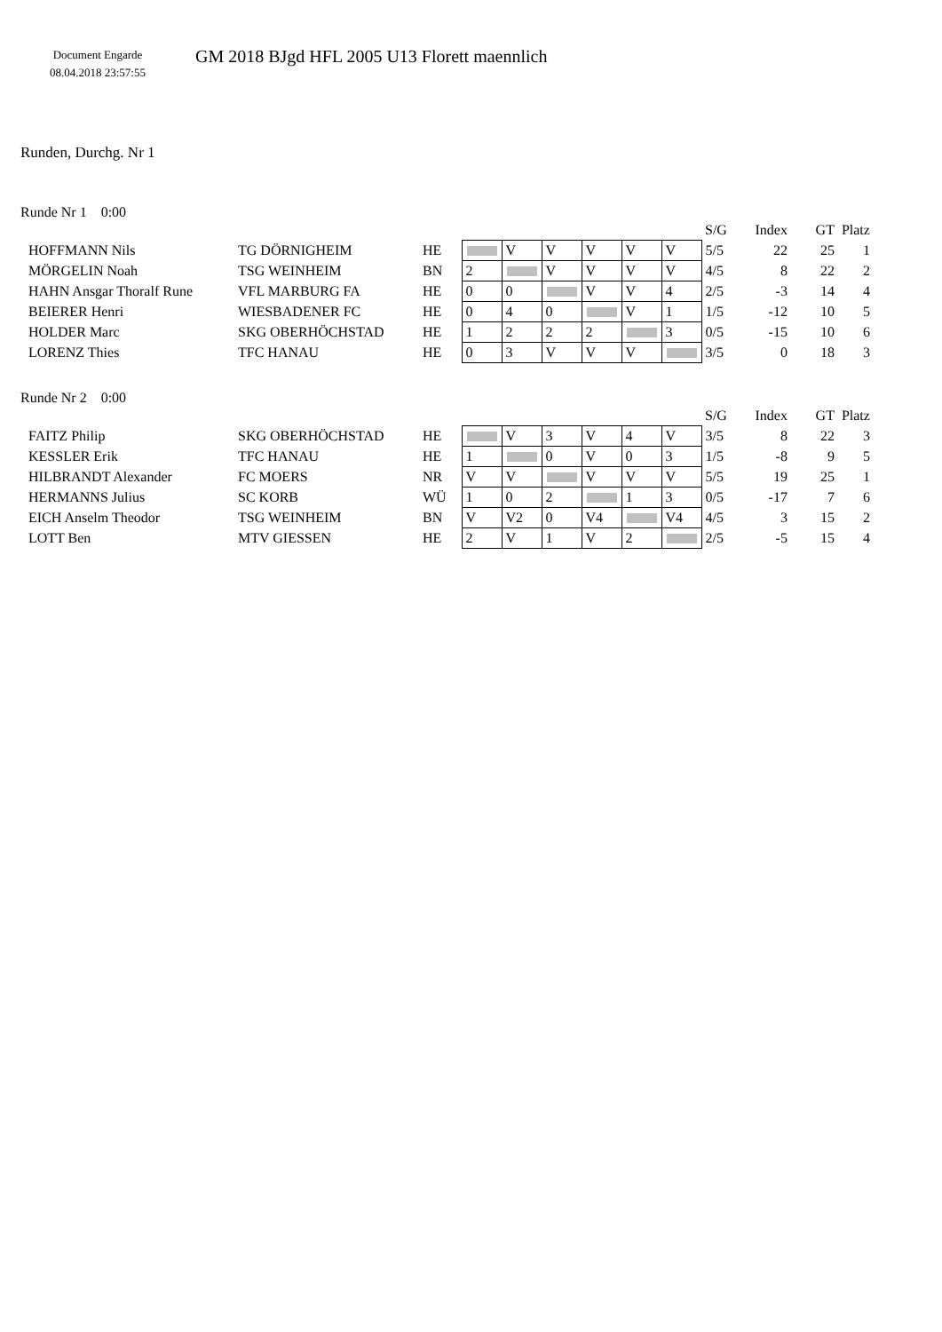Document Engarde
08.04.2018 23:57:55
GM 2018 BJgd HFL 2005 U13 Florett maennlich
Runden, Durchg. Nr 1
Runde Nr 1 0:00
| | | | | | | | | | S/G | Index | GT | Platz |
| HOFFMANN Nils | TG DÖRNIGHEIM | HE | | V | V | V | V | V | 5/5 | 22 | 25 | 1 |
| MÖRGELIN Noah | TSG WEINHEIM | BN | 2 | | V | V | V | V | 4/5 | 8 | 22 | 2 |
| HAHN Ansgar Thoralf Rune | VFL MARBURG FA | HE | 0 | 0 | | V | V | 4 | 2/5 | -3 | 14 | 4 |
| BEIERER Henri | WIESBADENER FC | HE | 0 | 4 | 0 | | V | 1 | 1/5 | -12 | 10 | 5 |
| HOLDER Marc | SKG OBERHÖCHSTAD | HE | 1 | 2 | 2 | 2 | | 3 | 0/5 | -15 | 10 | 6 |
| LORENZ Thies | TFC HANAU | HE | 0 | 3 | V | V | V | | 3/5 | 0 | 18 | 3 |
Runde Nr 2 0:00
| | | | | | | | | | S/G | Index | GT | Platz |
| FAITZ Philip | SKG OBERHÖCHSTAD | HE | | V | 3 | V | 4 | V | 3/5 | 8 | 22 | 3 |
| KESSLER Erik | TFC HANAU | HE | 1 | | 0 | V | 0 | 3 | 1/5 | -8 | 9 | 5 |
| HILBRANDT Alexander | FC MOERS | NR | V | V | | V | V | V | 5/5 | 19 | 25 | 1 |
| HERMANNS Julius | SC KORB | WÜ | 1 | 0 | 2 | | 1 | 3 | 0/5 | -17 | 7 | 6 |
| EICH Anselm Theodor | TSG WEINHEIM | BN | V | V2 | 0 | V4 | | V4 | 4/5 | 3 | 15 | 2 |
| LOTT Ben | MTV GIESSEN | HE | 2 | V | 1 | V | 2 | | 2/5 | -5 | 15 | 4 |